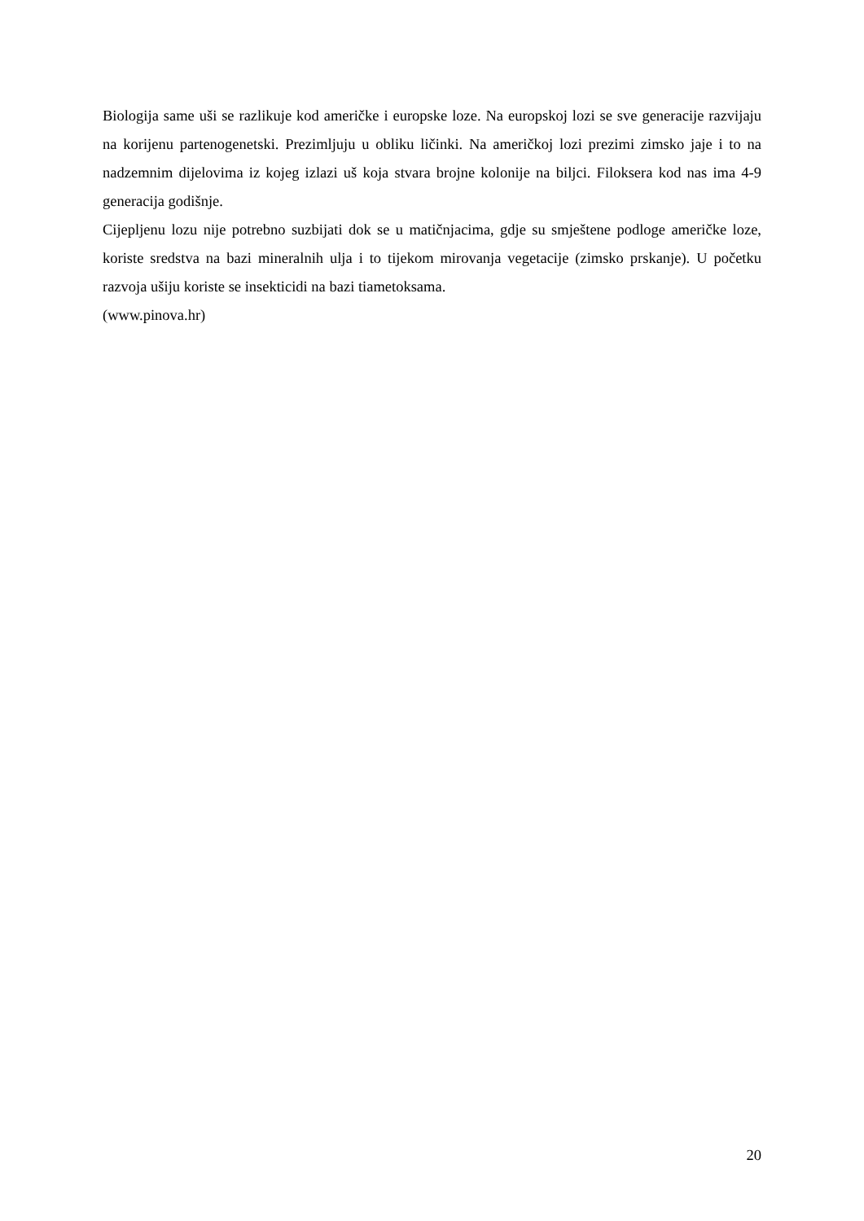Biologija same uši se razlikuje kod američke i europske loze. Na europskoj lozi se sve generacije razvijaju na korijenu partenogenetski. Prezimljuju u obliku ličinki. Na američkoj lozi prezimi zimsko jaje i to na nadzemnim dijelovima iz kojeg izlazi uš koja stvara brojne kolonije na biljci. Filoksera kod nas ima 4-9 generacija godišnje.
Cijepljenu lozu nije potrebno suzbijati dok se u matičnjacima, gdje su smještene podloge američke loze, koriste sredstva na bazi mineralnih ulja i to tijekom mirovanja vegetacije (zimsko prskanje). U početku razvoja ušiju koriste se insekticidi na bazi tiametoksama.
(www.pinova.hr)
20